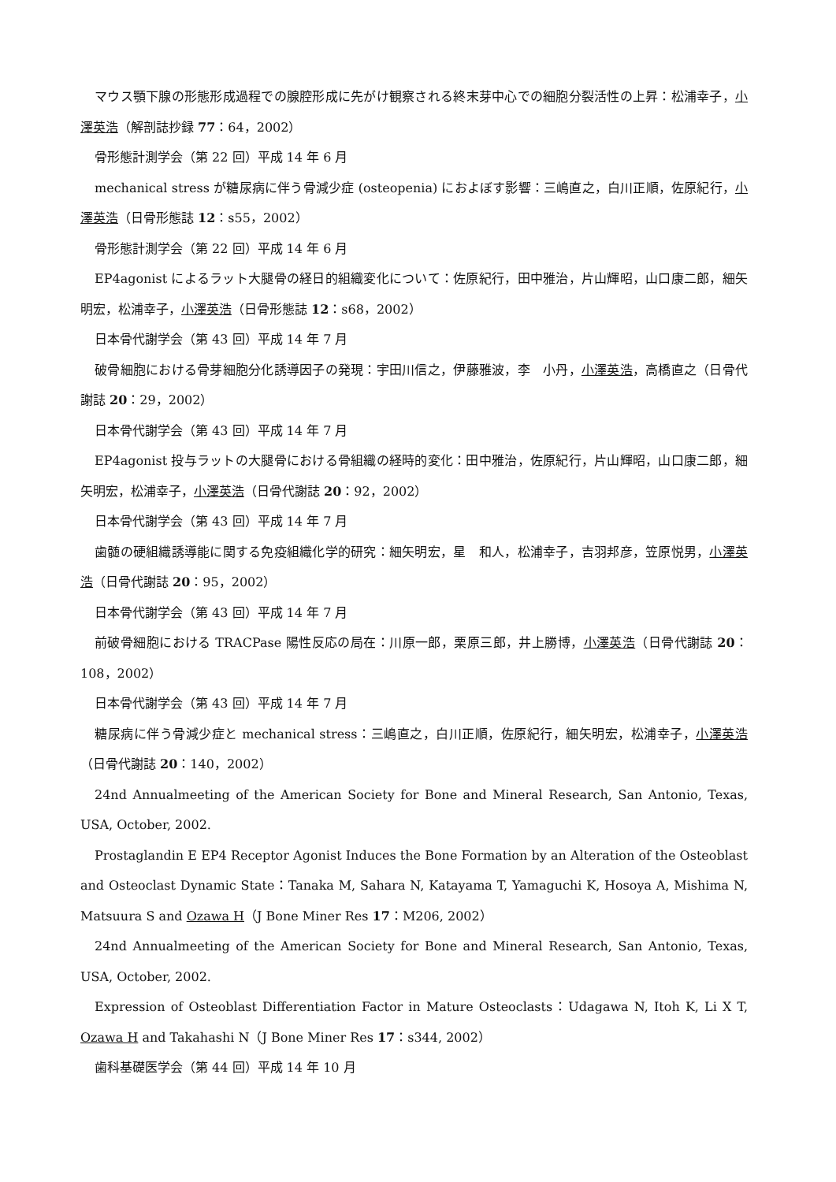マウス顎下腺の形態形成過程での腺腔形成に先がけ観察される終末芽中心での細胞分裂活性の上昇：松浦幸子，小澤英浩（解剖誌抄録 77：64，2002）
骨形態計測学会（第 22 回）平成 14 年 6 月
mechanical stress が糖尿病に伴う骨減少症 (osteopenia) におよぼす影響：三嶋直之，白川正順，佐原紀行，小澤英浩（日骨形態誌 12：s55，2002）
骨形態計測学会（第 22 回）平成 14 年 6 月
EP4agonist によるラット大腿骨の経日的組織変化について：佐原紀行，田中雅治，片山輝昭，山口康二郎，細矢明宏，松浦幸子，小澤英浩（日骨形態誌 12：s68，2002）
日本骨代謝学会（第 43 回）平成 14 年 7 月
破骨細胞における骨芽細胞分化誘導因子の発現：宇田川信之，伊藤雅波，李　小丹，小澤英浩，高橋直之（日骨代謝誌 20：29，2002）
日本骨代謝学会（第 43 回）平成 14 年 7 月
EP4agonist 投与ラットの大腿骨における骨組織の経時的変化：田中雅治，佐原紀行，片山輝昭，山口康二郎，細矢明宏，松浦幸子，小澤英浩（日骨代謝誌 20：92，2002）
日本骨代謝学会（第 43 回）平成 14 年 7 月
歯髄の硬組織誘導能に関する免疫組織化学的研究：細矢明宏，星　和人，松浦幸子，吉羽邦彦，笠原悦男，小澤英浩（日骨代謝誌 20：95，2002）
日本骨代謝学会（第 43 回）平成 14 年 7 月
前破骨細胞における TRACPase 陽性反応の局在：川原一郎，栗原三郎，井上勝博，小澤英浩（日骨代謝誌 20：108，2002）
日本骨代謝学会（第 43 回）平成 14 年 7 月
糖尿病に伴う骨減少症と mechanical stress：三嶋直之，白川正順，佐原紀行，細矢明宏，松浦幸子，小澤英浩（日骨代謝誌 20：140，2002）
24nd Annualmeeting of the American Society for Bone and Mineral Research, San Antonio, Texas, USA, October, 2002.
Prostaglandin E EP4 Receptor Agonist Induces the Bone Formation by an Alteration of the Osteoblast and Osteoclast Dynamic State：Tanaka M, Sahara N, Katayama T, Yamaguchi K, Hosoya A, Mishima N, Matsuura S and Ozawa H（J Bone Miner Res 17：M206, 2002）
24nd Annualmeeting of the American Society for Bone and Mineral Research, San Antonio, Texas, USA, October, 2002.
Expression of Osteoblast Differentiation Factor in Mature Osteoclasts：Udagawa N, Itoh K, Li X T, Ozawa H and Takahashi N（J Bone Miner Res 17：s344, 2002）
歯科基礎医学会（第 44 回）平成 14 年 10 月